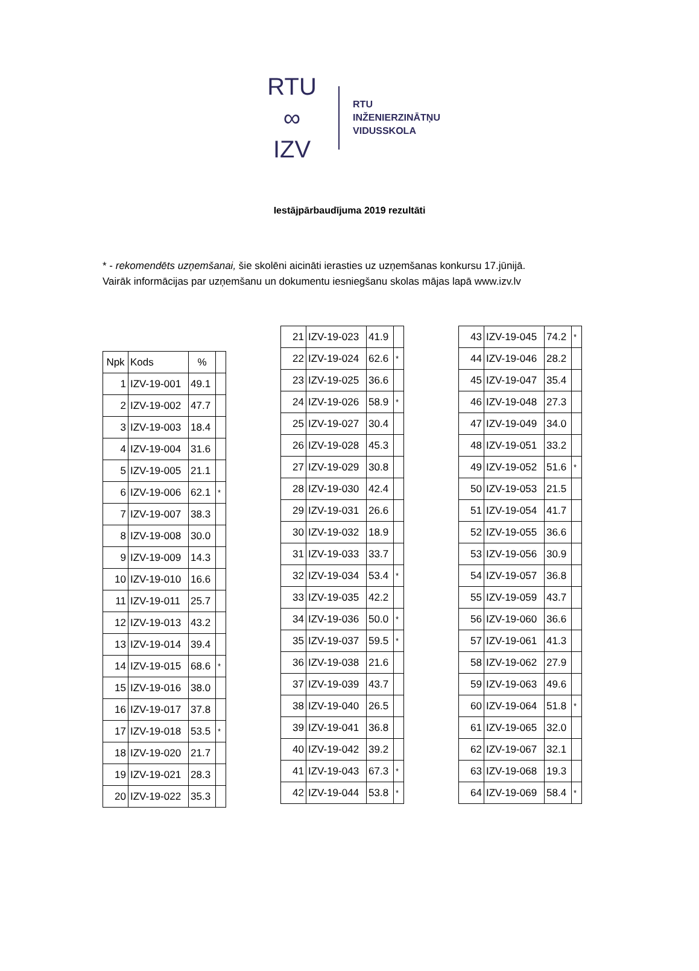RTU
∞
IZV
RTU
INŽENIERZINĀTŅU
VIDUSSKOLA
Iestājpārbaudījuma 2019 rezultāti
* - rekomendēts uzņemšanai, šie skolēni aicināti ierasties uz uzņemšanas konkursu 17.jūnijā.
Vairāk informācijas par uzņemšanu un dokumentu iesniegšanu skolas mājas lapā www.izv.lv
| Npk | Kods | % | |
| --- | --- | --- | --- |
| 1 | IZV-19-001 | 49.1 | |
| 2 | IZV-19-002 | 47.7 | |
| 3 | IZV-19-003 | 18.4 | |
| 4 | IZV-19-004 | 31.6 | |
| 5 | IZV-19-005 | 21.1 | |
| 6 | IZV-19-006 | 62.1 | * |
| 7 | IZV-19-007 | 38.3 | |
| 8 | IZV-19-008 | 30.0 | |
| 9 | IZV-19-009 | 14.3 | |
| 10 | IZV-19-010 | 16.6 | |
| 11 | IZV-19-011 | 25.7 | |
| 12 | IZV-19-013 | 43.2 | |
| 13 | IZV-19-014 | 39.4 | |
| 14 | IZV-19-015 | 68.6 | * |
| 15 | IZV-19-016 | 38.0 | |
| 16 | IZV-19-017 | 37.8 | |
| 17 | IZV-19-018 | 53.5 | * |
| 18 | IZV-19-020 | 21.7 | |
| 19 | IZV-19-021 | 28.3 | |
| 20 | IZV-19-022 | 35.3 | |
| 21 | IZV-19-023 | 41.9 | |
| 22 | IZV-19-024 | 62.6 | * |
| 23 | IZV-19-025 | 36.6 | |
| 24 | IZV-19-026 | 58.9 | * |
| 25 | IZV-19-027 | 30.4 | |
| 26 | IZV-19-028 | 45.3 | |
| 27 | IZV-19-029 | 30.8 | |
| 28 | IZV-19-030 | 42.4 | |
| 29 | IZV-19-031 | 26.6 | |
| 30 | IZV-19-032 | 18.9 | |
| 31 | IZV-19-033 | 33.7 | |
| 32 | IZV-19-034 | 53.4 | * |
| 33 | IZV-19-035 | 42.2 | |
| 34 | IZV-19-036 | 50.0 | * |
| 35 | IZV-19-037 | 59.5 | * |
| 36 | IZV-19-038 | 21.6 | |
| 37 | IZV-19-039 | 43.7 | |
| 38 | IZV-19-040 | 26.5 | |
| 39 | IZV-19-041 | 36.8 | |
| 40 | IZV-19-042 | 39.2 | |
| 41 | IZV-19-043 | 67.3 | * |
| 42 | IZV-19-044 | 53.8 | * |
| 43 | IZV-19-045 | 74.2 | * |
| 44 | IZV-19-046 | 28.2 | |
| 45 | IZV-19-047 | 35.4 | |
| 46 | IZV-19-048 | 27.3 | |
| 47 | IZV-19-049 | 34.0 | |
| 48 | IZV-19-051 | 33.2 | |
| 49 | IZV-19-052 | 51.6 | * |
| 50 | IZV-19-053 | 21.5 | |
| 51 | IZV-19-054 | 41.7 | |
| 52 | IZV-19-055 | 36.6 | |
| 53 | IZV-19-056 | 30.9 | |
| 54 | IZV-19-057 | 36.8 | |
| 55 | IZV-19-059 | 43.7 | |
| 56 | IZV-19-060 | 36.6 | |
| 57 | IZV-19-061 | 41.3 | |
| 58 | IZV-19-062 | 27.9 | |
| 59 | IZV-19-063 | 49.6 | |
| 60 | IZV-19-064 | 51.8 | * |
| 61 | IZV-19-065 | 32.0 | |
| 62 | IZV-19-067 | 32.1 | |
| 63 | IZV-19-068 | 19.3 | |
| 64 | IZV-19-069 | 58.4 | * |